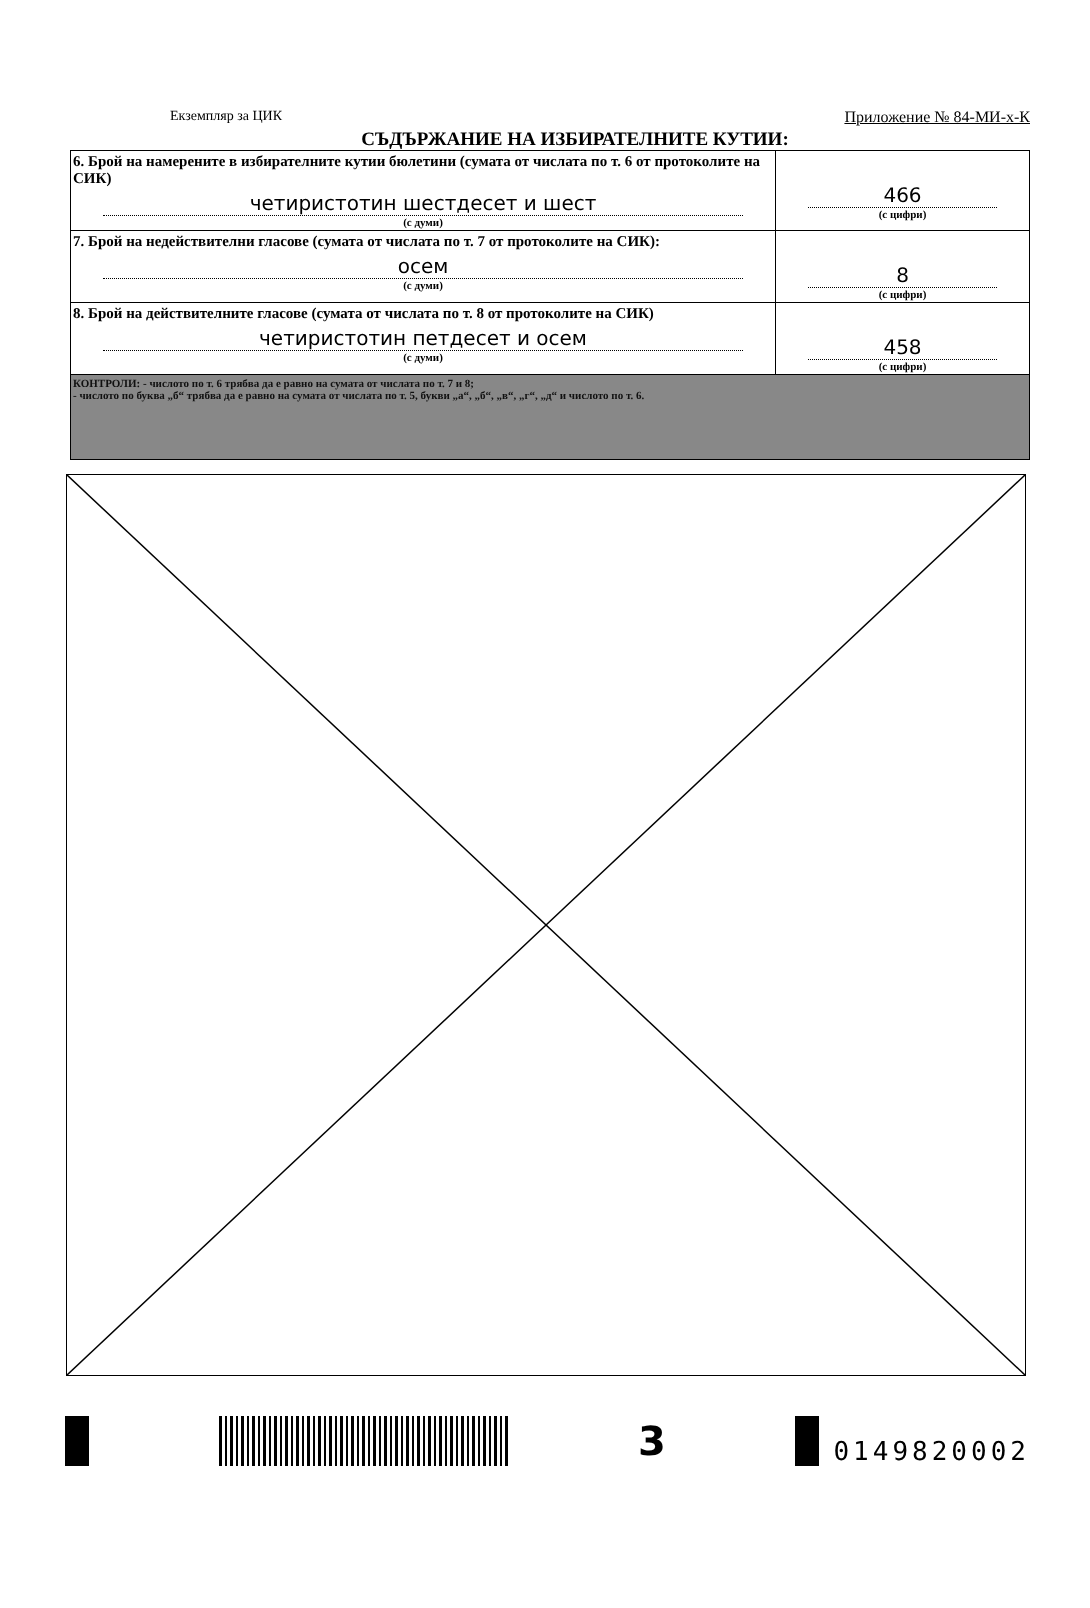Екземпляр за ЦИК Приложение № 84-МИ-х-К
СЪДЪРЖАНИЕ НА ИЗБИРАТЕЛНИТЕ КУТИИ:
| 6. Брой на намерените в избирателните кутии бюлетини (сумата от числата по т. 6 от протоколите на СИК) четиристотин шестдесет и шест (с думи) | 466 (с цифри) |
| 7. Брой на недействителни гласове (сумата от числата по т. 7 от протоколите на СИК): осем (с думи) | 8 (с цифри) |
| 8. Брой на действителните гласове (сумата от числата по т. 8 от протоколите на СИК) четиристотин петдесет и осем (с думи) | 458 (с цифри) |
| КОНТРОЛИ: - числото по т. 6 трябва да е равно на сумата от числата по т. 7 и 8; - числото по буква „б“ трябва да е равно на сумата от числата по т. 5, букви „а“, „б“, „в“, „г“, „д“ и числото по т. 6. | |
3
0149820002